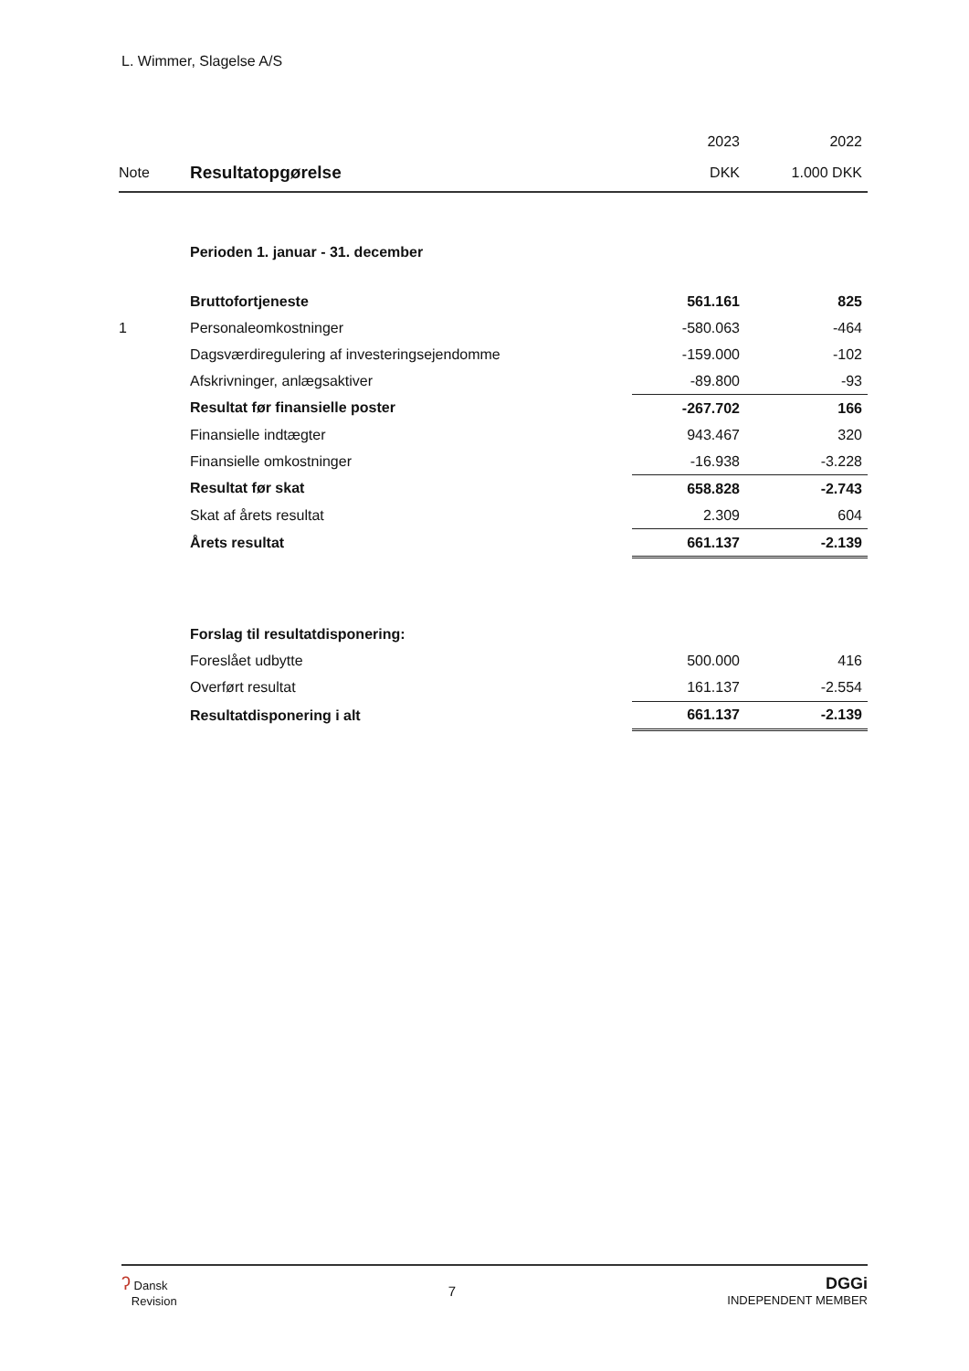L. Wimmer, Slagelse A/S
| | | 2023 | 2022 |
| --- | --- | --- | --- |
| Note | Resultatopgørelse | DKK | 1.000 DKK |
| | Perioden 1. januar - 31. december | | |
| | Bruttofortjeneste | 561.161 | 825 |
| 1 | Personaleomkostninger | -580.063 | -464 |
| | Dagsværdiregulering af investeringsejendomme | -159.000 | -102 |
| | Afskrivninger, anlægsaktiver | -89.800 | -93 |
| | Resultat før finansielle poster | -267.702 | 166 |
| | Finansielle indtægter | 943.467 | 320 |
| | Finansielle omkostninger | -16.938 | -3.228 |
| | Resultat før skat | 658.828 | -2.743 |
| | Skat af årets resultat | 2.309 | 604 |
| | Årets resultat | 661.137 | -2.139 |
| | Forslag til resultatdisponering: | | |
| | Foreslået udbytte | 500.000 | 416 |
| | Overført resultat | 161.137 | -2.554 |
| | Resultatdisponering i alt | 661.137 | -2.139 |
ʔ Dansk
Revision
7
DGGi
INDEPENDENT MEMBER